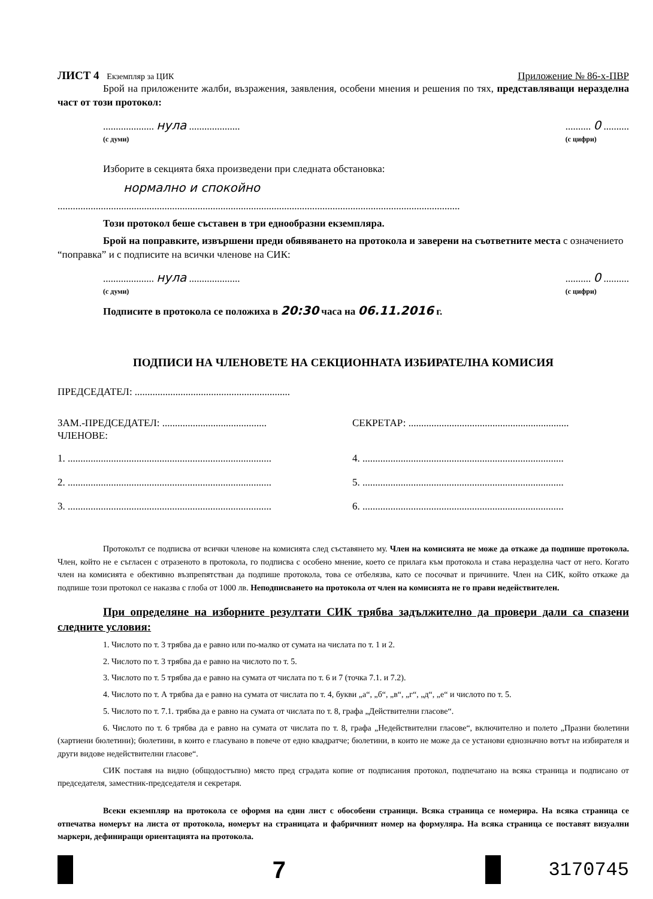ЛИСТ 4 Екземпляр за ЦИК Приложение № 86-х-ПВР
Брой на приложените жалби, възражения, заявления, особени мнения и решения по тях, представляващи неразделна част от този протокол:
.................... нула ....................
(с думи).......... 0 ..........
(с цифри)
Изборите в секцията бяха произведени при следната обстановка:
нормално и спокойно
..............................................................................................................................................................
Този протокол беше съставен в три еднообразни екземпляра.
Брой на поправките, извършени преди обявяването на протокола и заверени на съответните места с означението “поправка” и с подписите на всички членове на СИК:
.................... нула ....................
(с думи).......... 0 ..........
(с цифри)
Подписите в протокола се положиха в 20:30 часа на 06.11.2016 г.
ПОДПИСИ НА ЧЛЕНОВЕТЕ НА СЕКЦИОННАТА ИЗБИРАТЕЛНА КОМИСИЯ
ПРЕДСЕДАТЕЛ: .............................................................
ЗАМ.-ПРЕДСЕДАТЕЛ: .........................................
СЕКРЕТАР: ...............................................................
ЧЛЕНОВЕ:
1. ................................................................................
4. ...............................................................................
2. ................................................................................
5. ...............................................................................
3. ................................................................................
6. ...............................................................................
Протоколът се подписва от всички членове на комисията след съставянето му. Член на комисията не може да откаже да подпише протокола. Член, който не е съгласен с отразеното в протокола, го подписва с особено мнение, което се прилага към протокола и става неразделна част от него. Когато член на комисията е обективно възпрепятстван да подпише протокола, това се отбелязва, като се посочват и причините. Член на СИК, който откаже да подпише този протокол се наказва с глоба от 1000 лв. Неподписването на протокола от член на комисията не го прави недействителен.
При определяне на изборните резултати СИК трябва задължително да провери дали са спазени следните условия:
1. Числото по т. 3 трябва да е равно или по-малко от сумата на числата по т. 1 и 2.
2. Числото по т. 3 трябва да е равно на числото по т. 5.
3. Числото по т. 5 трябва да е равно на сумата от числата по т. 6 и 7 (точка 7.1. и 7.2).
4. Числото по т. А трябва да е равно на сумата от числата по т. 4, букви „а“, „б“, „в“, „г“, „д“, „е“ и числото по т. 5.
5. Числото по т. 7.1. трябва да е равно на сумата от числата по т. 8, графа „Действителни гласове“.
6. Числото по т. 6 трябва да е равно на сумата от числата по т. 8, графа „Недействителни гласове“, включително и полето „Празни бюлетини (хартиени бюлетини); бюлетини, в които е гласувано в повече от едно квадратче; бюлетини, в които не може да се установи еднозначно вотът на избирателя и други видове недействителни гласове“.
СИК поставя на видно (общодостъпно) място пред сградата копие от подписания протокол, подпечатано на всяка страница и подписано от председателя, заместник-председателя и секретаря.
Всеки екземпляр на протокола се оформя на един лист с обособени страници. Всяка страница се номерира. На всяка страница се отпечатва номерът на листа от протокола, номерът на страницата и фабричният номер на формуляра. На всяка страница се поставят визуални маркери, дефиниращи ориентацията на протокола.
7 3170745